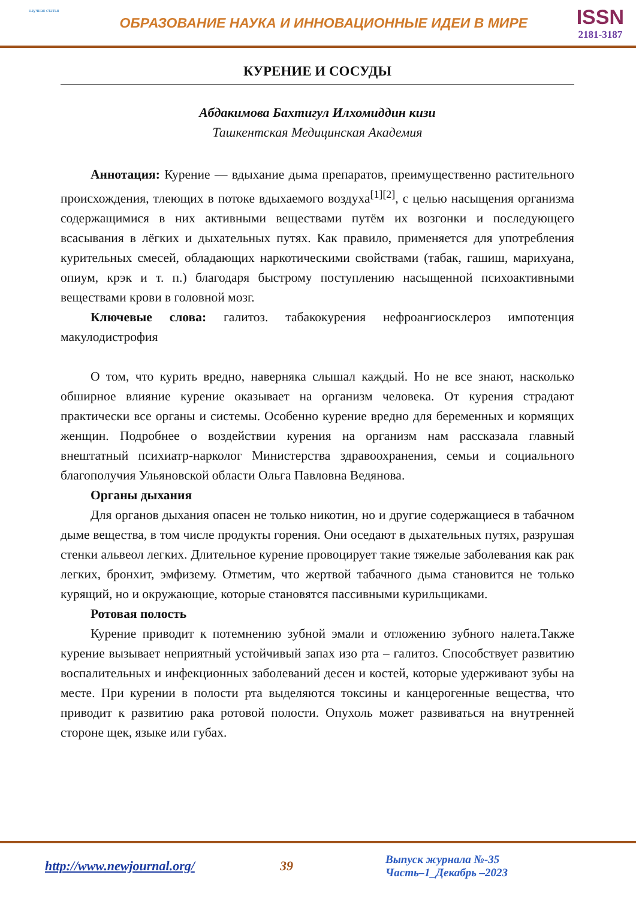научная статья
ОБРАЗОВАНИЕ НАУКА И ИННОВАЦИОННЫЕ ИДЕИ В МИРЕ
ISSN
2181-3187
КУРЕНИЕ И СОСУДЫ
Абдакимова Бахтигул Илхомиддин кизи
Ташкентская Медицинская Академия
Аннотация: Курение — вдыхание дыма препаратов, преимущественно растительного происхождения, тлеющих в потоке вдыхаемого воздуха<sup>[1][2]</sup>, с целью насыщения организма содержащимися в них активными веществами путём их возгонки и последующего всасывания в лёгких и дыхательных путях. Как правило, применяется для употребления курительных смесей, обладающих наркотическими свойствами (табак, гашиш, марихуана, опиум, крэк и т. п.) благодаря быстрому поступлению насыщенной психоактивными веществами крови в головной мозг.
Ключевые слова: галитоз. табакокурения нефроангиосклероз импотенция макулодистрофия
О том, что курить вредно, наверняка слышал каждый. Но не все знают, насколько обширное влияние курение оказывает на организм человека. От курения страдают практически все органы и системы. Особенно курение вредно для беременных и кормящих женщин. Подробнее о воздействии курения на организм нам рассказала главный внештатный психиатр-нарколог Министерства здравоохранения, семьи и социального благополучия Ульяновской области Ольга Павловна Ведянова.
Органы дыхания
Для органов дыхания опасен не только никотин, но и другие содержащиеся в табачном дыме вещества, в том числе продукты горения. Они оседают в дыхательных путях, разрушая стенки альвеол легких. Длительное курение провоцирует такие тяжелые заболевания как рак легких, бронхит, эмфизему. Отметим, что жертвой табачного дыма становится не только курящий, но и окружающие, которые становятся пассивными курильщиками.
Ротовая полость
Курение приводит к потемнению зубной эмали и отложению зубного налета.Также курение вызывает неприятный устойчивый запах изо рта – галитоз. Способствует развитию воспалительных и инфекционных заболеваний десен и костей, которые удерживают зубы на месте. При курении в полости рта выделяются токсины и канцерогенные вещества, что приводит к развитию рака ротовой полости. Опухоль может развиваться на внутренней стороне щек, языке или губах.
http://www.newjournal.org/ 39
Выпуск журнала №-35
Часть–1_Декабрь –2023